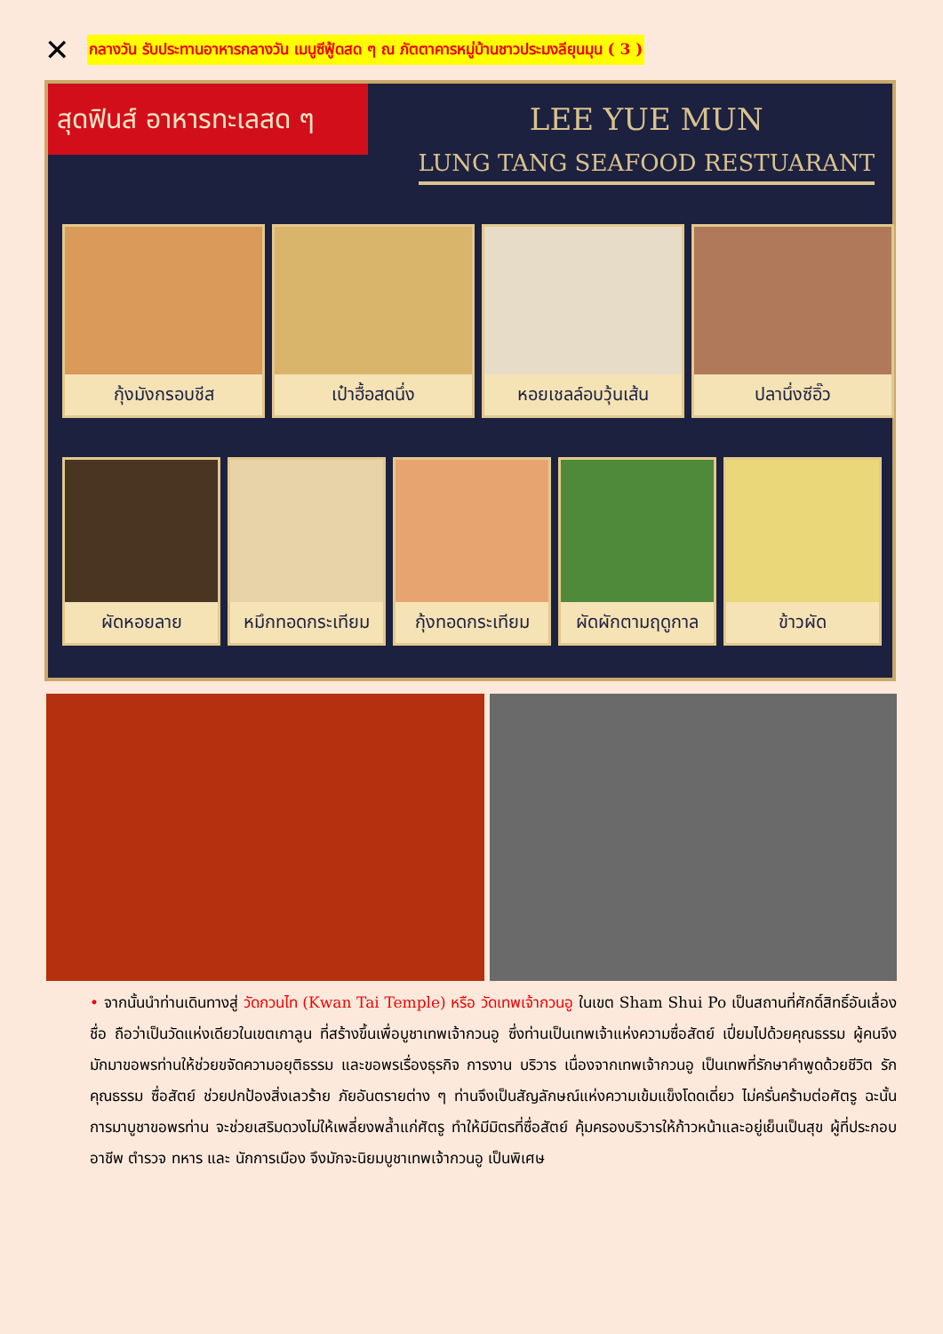✕
กลางวัน รับประทานอาหารกลางวัน เมนูซีฟู้ดสด ๆ ณ ภัตตาคารหมู่บ้านชาวประมงลียุนมุน ( 3 )
สุดฟินส์ อาหารทะเลสด ๆ
LEE YUE MUN
LUNG TANG SEAFOOD RESTUARANT
กุ้งมังกรอบชีส เป๋าฮื้อสดนึ่ง หอยเชลล์อบวุ้นเส้น ปลานึ่งซีอิ๊ว
ผัดหอยลาย หมึกทอดกระเทียม กุ้งทอดกระเทียม ผัดผักตามฤดูกาล ข้าวผัด
• จากนั้นนำท่านเดินทางสู่ วัดกวนไท (Kwan Tai Temple) หรือ วัดเทพเจ้ากวนอู ในเขต Sham Shui Po เป็นสถานที่ศักดิ์สิทธิ์อันเลื่องชื่อ ถือว่าเป็นวัดแห่งเดียวในเขตเกาลูน ที่สร้างขึ้นเพื่อบูชาเทพเจ้ากวนอู ซึ่งท่านเป็นเทพเจ้าแห่งความซื่อสัตย์ เปี่ยมไปด้วยคุณธรรม ผู้คนจึงมักมาขอพรท่านให้ช่วยขจัดความอยุติธรรม และขอพรเรื่องธุรกิจ การงาน บริวาร เนื่องจากเทพเจ้ากวนอู เป็นเทพที่รักษาคำพูดด้วยชีวิต รักคุณธรรม ซื่อสัตย์ ช่วยปกป้องสิ่งเลวร้าย ภัยอันตรายต่าง ๆ ท่านจึงเป็นสัญลักษณ์แห่งความเข้มแข็งโดดเดี่ยว ไม่ครั่นคร้ามต่อศัตรู ฉะนั้นการมาบูชาขอพรท่าน จะช่วยเสริมดวงไม่ให้เพลี่ยงพล้ำแก่ศัตรู ทำให้มีมิตรที่ซื่อสัตย์ คุ้มครองบริวารให้ก้าวหน้าและอยู่เย็นเป็นสุข ผู้ที่ประกอบอาชีพ ตำรวจ ทหาร และ นักการเมือง จึงมักจะนิยมบูชาเทพเจ้ากวนอู เป็นพิเศษ